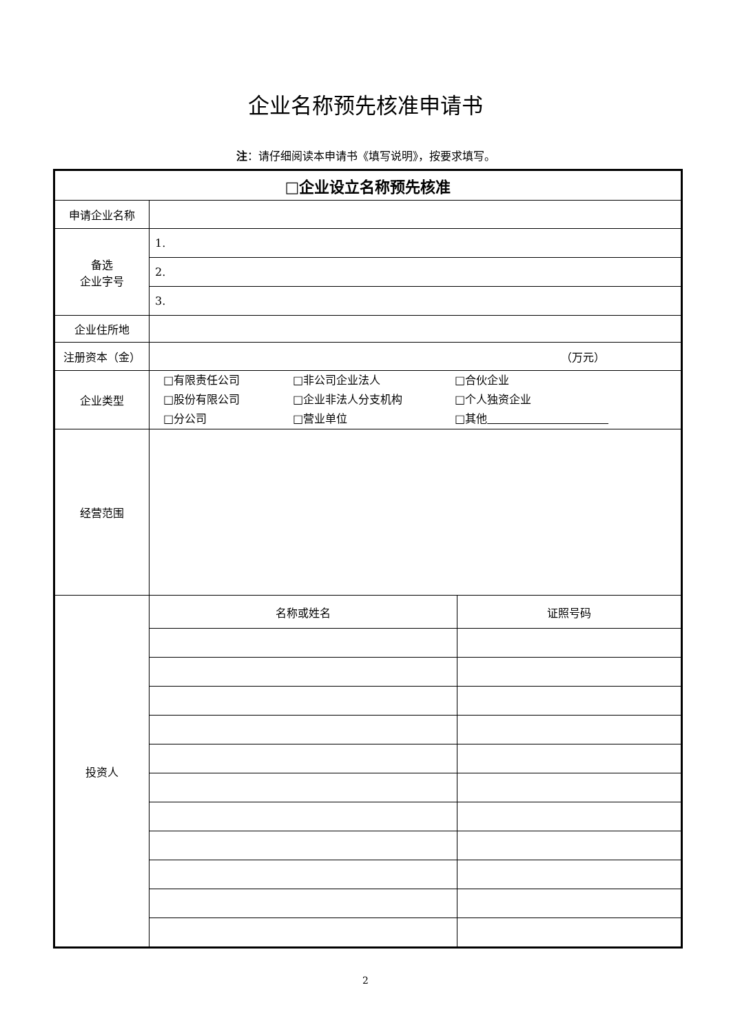企业名称预先核准申请书
注：请仔细阅读本申请书《填写说明》，按要求填写。
| □企业设立名称预先核准 | |
| 申请企业名称 | |
| 备选 企业字号 | 1. |
| | 2. |
| | 3. |
| 企业住所地 | |
| 注册资本（金） | （万元） |
| 企业类型 | □有限责任公司 □非公司企业法人 □合伙企业 □股份有限公司 □企业非法人分支机构 □个人独资企业 □分公司 □营业单位 □其他 |
| 经营范围 | |
| 投资人 | / 名称或姓名 / 证照号码 / |
2